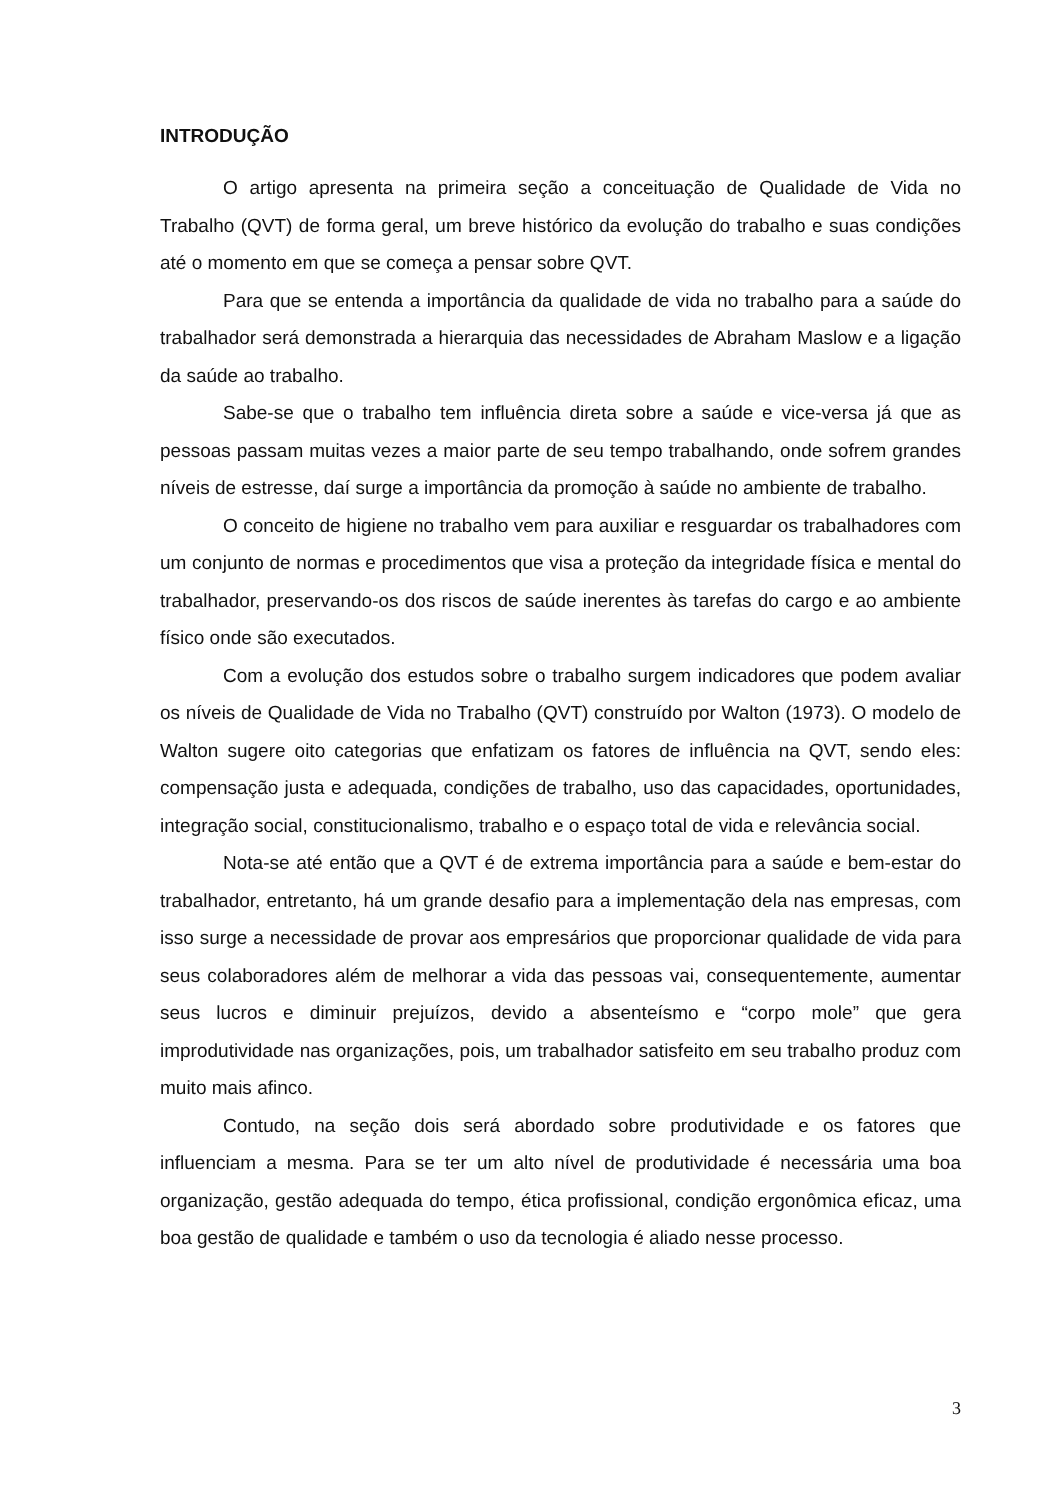INTRODUÇÃO
O artigo apresenta na primeira seção a conceituação de Qualidade de Vida no Trabalho (QVT) de forma geral, um breve histórico da evolução do trabalho e suas condições até o momento em que se começa a pensar sobre QVT.
Para que se entenda a importância da qualidade de vida no trabalho para a saúde do trabalhador será demonstrada a hierarquia das necessidades de Abraham Maslow e a ligação da saúde ao trabalho.
Sabe-se que o trabalho tem influência direta sobre a saúde e vice-versa já que as pessoas passam muitas vezes a maior parte de seu tempo trabalhando, onde sofrem grandes níveis de estresse, daí surge a importância da promoção à saúde no ambiente de trabalho.
O conceito de higiene no trabalho vem para auxiliar e resguardar os trabalhadores com um conjunto de normas e procedimentos que visa a proteção da integridade física e mental do trabalhador, preservando-os dos riscos de saúde inerentes às tarefas do cargo e ao ambiente físico onde são executados.
Com a evolução dos estudos sobre o trabalho surgem indicadores que podem avaliar os níveis de Qualidade de Vida no Trabalho (QVT) construído por Walton (1973). O modelo de Walton sugere oito categorias que enfatizam os fatores de influência na QVT, sendo eles: compensação justa e adequada, condições de trabalho, uso das capacidades, oportunidades, integração social, constitucionalismo, trabalho e o espaço total de vida e relevância social.
Nota-se até então que a QVT é de extrema importância para a saúde e bem-estar do trabalhador, entretanto, há um grande desafio para a implementação dela nas empresas, com isso surge a necessidade de provar aos empresários que proporcionar qualidade de vida para seus colaboradores além de melhorar a vida das pessoas vai, consequentemente, aumentar seus lucros e diminuir prejuízos, devido a absenteísmo e “corpo mole” que gera improdutividade nas organizações, pois, um trabalhador satisfeito em seu trabalho produz com muito mais afinco.
Contudo, na seção dois será abordado sobre produtividade e os fatores que influenciam a mesma. Para se ter um alto nível de produtividade é necessária uma boa organização, gestão adequada do tempo, ética profissional, condição ergonômica eficaz, uma boa gestão de qualidade e também o uso da tecnologia é aliado nesse processo.
3